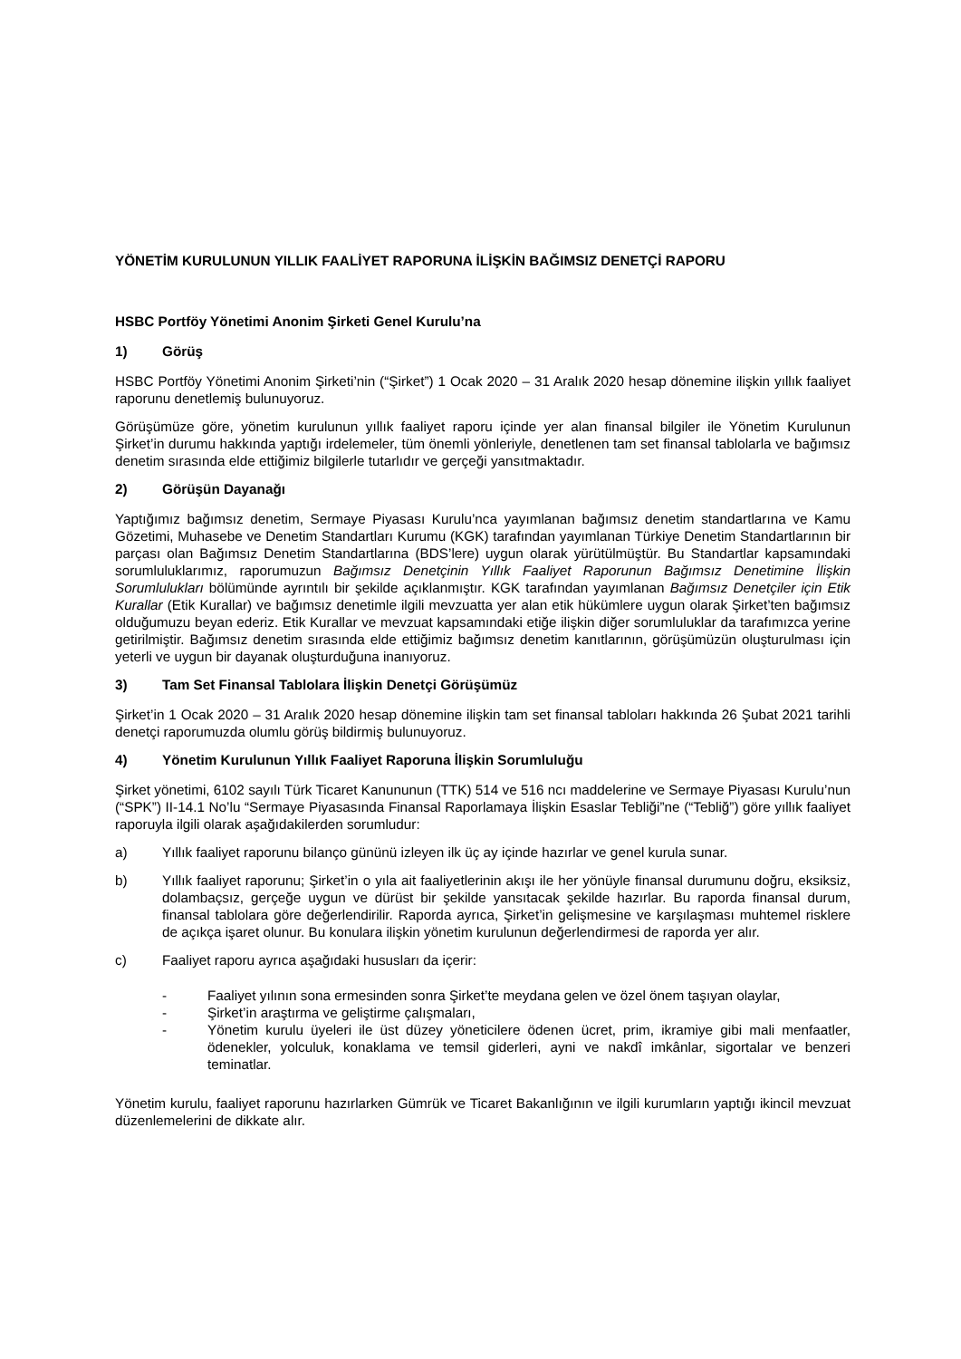YÖNETİM KURULUNUN YILLIK FAALİYET RAPORUNA İLİŞKİN BAĞIMSIZ DENETÇİ RAPORU
HSBC Portföy Yönetimi Anonim Şirketi Genel Kurulu’na
1) Görüş
HSBC Portföy Yönetimi Anonim Şirketi’nin (“Şirket”) 1 Ocak 2020 – 31 Aralık 2020 hesap dönemine ilişkin yıllık faaliyet raporunu denetlemiş bulunuyoruz.
Görüşümüze göre, yönetim kurulunun yıllık faaliyet raporu içinde yer alan finansal bilgiler ile Yönetim Kurulunun Şirket’in durumu hakkında yaptığı irdelemeler, tüm önemli yönleriyle, denetlenen tam set finansal tablolarla ve bağımsız denetim sırasında elde ettiğimiz bilgilerle tutarlıdır ve gerçeği yansıtmaktadır.
2) Görüşün Dayanağı
Yaptığımız bağımsız denetim, Sermaye Piyasası Kurulu’nca yayımlanan bağımsız denetim standartlarına ve Kamu Gözetimi, Muhasebe ve Denetim Standartları Kurumu (KGK) tarafından yayımlanan Türkiye Denetim Standartlarının bir parçası olan Bağımsız Denetim Standartlarına (BDS’lere) uygun olarak yürütülmüştür. Bu Standartlar kapsamındaki sorumluluklarımız, raporumuzun Bağımsız Denetçinin Yıllık Faaliyet Raporunun Bağımsız Denetimine İlişkin Sorumlulukları bölümünde ayrıntılı bir şekilde açıklanmıştır. KGK tarafından yayımlanan Bağımsız Denetçiler için Etik Kurallar (Etik Kurallar) ve bağımsız denetimle ilgili mevzuatta yer alan etik hükümlere uygun olarak Şirket’ten bağımsız olduğumuzu beyan ederiz. Etik Kurallar ve mevzuat kapsamındaki etiğe ilişkin diğer sorumluluklar da tarafımızca yerine getirilmiştir. Bağımsız denetim sırasında elde ettiğimiz bağımsız denetim kanıtlarının, görüşümüzün oluşturulması için yeterli ve uygun bir dayanak oluşturduğuna inanıyoruz.
3) Tam Set Finansal Tablolara İlişkin Denetçi Görüşümüz
Şirket’in 1 Ocak 2020 – 31 Aralık 2020 hesap dönemine ilişkin tam set finansal tabloları hakkında 26 Şubat 2021 tarihli denetçi raporumuzda olumlu görüş bildirmiş bulunuyoruz.
4) Yönetim Kurulunun Yıllık Faaliyet Raporuna İlişkin Sorumluluğu
Şirket yönetimi, 6102 sayılı Türk Ticaret Kanununun (TTK) 514 ve 516 ncı maddelerine ve Sermaye Piyasası Kurulu’nun (“SPK”) II-14.1 No’lu “Sermaye Piyasasında Finansal Raporlamaya İlişkin Esaslar Tebliği”ne (“Tebliğ”) göre yıllık faaliyet raporuyla ilgili olarak aşağıdakilerden sorumludur:
a) Yıllık faaliyet raporunu bilanço gününü izleyen ilk üç ay içinde hazırlar ve genel kurula sunar.
b) Yıllık faaliyet raporunu; Şirket’in o yıla ait faaliyetlerinin akışı ile her yönüyle finansal durumunu doğru, eksiksiz, dolambaçsız, gerçeğe uygun ve dürüst bir şekilde yansıtacak şekilde hazırlar. Bu raporda finansal durum, finansal tablolara göre değerlendirilir. Raporda ayrıca, Şirket’in gelişmesine ve karşılaşması muhtemel risklere de açıkça işaret olunur. Bu konulara ilişkin yönetim kurulunun değerlendirmesi de raporda yer alır.
c) Faaliyet raporu ayrıca aşağıdaki hususları da içerir:
- Faaliyet yılının sona ermesinden sonra Şirket’te meydana gelen ve özel önem taşıyan olaylar,
- Şirket’in araştırma ve geliştirme çalışmaları,
- Yönetim kurulu üyeleri ile üst düzey yöneticilere ödenen ücret, prim, ikramiye gibi mali menfaatler, ödenekler, yolculuk, konaklama ve temsil giderleri, ayni ve nakdî imkânlar, sigortalar ve benzeri teminatlar.
Yönetim kurulu, faaliyet raporunu hazırlarken Gümrük ve Ticaret Bakanlığının ve ilgili kurumların yaptığı ikincil mevzuat düzenlemelerini de dikkate alır.